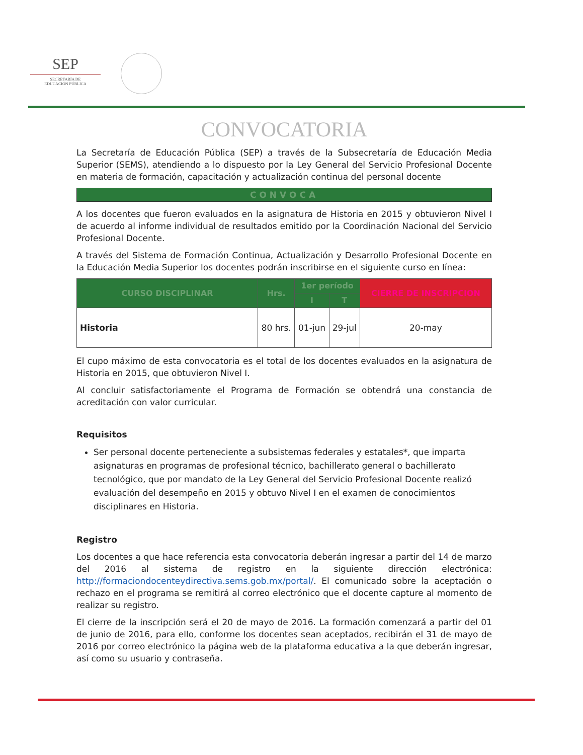SEP
SECRETARÍA DE
EDUCACIÓN PÚBLICA
CONVOCATORIA
La Secretaría de Educación Pública (SEP) a través de la Subsecretaría de Educación Media Superior (SEMS), atendiendo a lo dispuesto por la Ley General del Servicio Profesional Docente en materia de formación, capacitación y actualización continua del personal docente
CONVOCA
A los docentes que fueron evaluados en la asignatura de Historia en 2015 y obtuvieron Nivel I de acuerdo al informe individual de resultados emitido por la Coordinación Nacional del Servicio Profesional Docente.
A través del Sistema de Formación Continua, Actualización y Desarrollo Profesional Docente en la Educación Media Superior los docentes podrán inscribirse en el siguiente curso en línea:
| CURSO DISCIPLINAR | Hrs. | 1er período | | CIERRE DE INSCRIPCION |
| --- | --- | --- | --- | --- |
| | | I | T | |
| Historia | 80 hrs. | 01-jun | 29-jul | 20-may |
El cupo máximo de esta convocatoria es el total de los docentes evaluados en la asignatura de Historia en 2015, que obtuvieron Nivel I.
Al concluir satisfactoriamente el Programa de Formación se obtendrá una constancia de acreditación con valor curricular.
Requisitos
Ser personal docente perteneciente a subsistemas federales y estatales*, que imparta asignaturas en programas de profesional técnico, bachillerato general o bachillerato tecnológico, que por mandato de la Ley General del Servicio Profesional Docente realizó evaluación del desempeño en 2015 y obtuvo Nivel I en el examen de conocimientos disciplinares en Historia.
Registro
Los docentes a que hace referencia esta convocatoria deberán ingresar a partir del 14 de marzo del 2016 al sistema de registro en la siguiente dirección electrónica: http://formaciondocenteydirectiva.sems.gob.mx/portal/. El comunicado sobre la aceptación o rechazo en el programa se remitirá al correo electrónico que el docente capture al momento de realizar su registro.
El cierre de la inscripción será el 20 de mayo de 2016. La formación comenzará a partir del 01 de junio de 2016, para ello, conforme los docentes sean aceptados, recibirán el 31 de mayo de 2016 por correo electrónico la página web de la plataforma educativa a la que deberán ingresar, así como su usuario y contraseña.